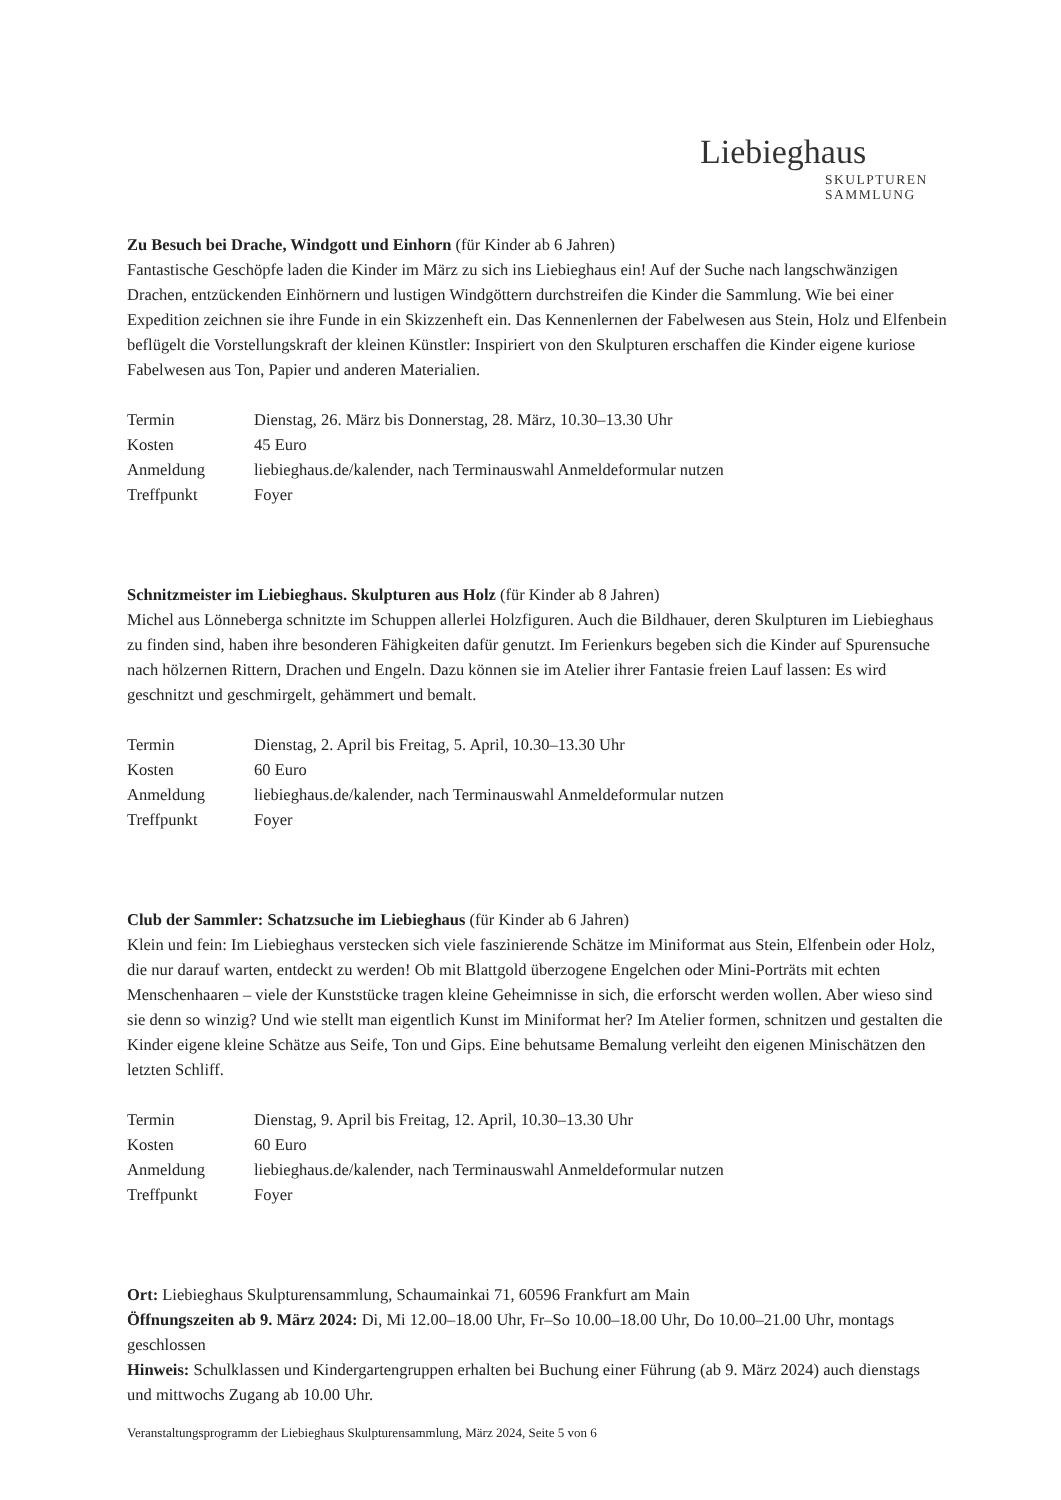Liebieghaus
SKULPTUREN
SAMMLUNG
Zu Besuch bei Drache, Windgott und Einhorn (für Kinder ab 6 Jahren)
Fantastische Geschöpfe laden die Kinder im März zu sich ins Liebieghaus ein! Auf der Suche nach langschwänzigen Drachen, entzückenden Einhörnern und lustigen Windgöttern durchstreifen die Kinder die Sammlung. Wie bei einer Expedition zeichnen sie ihre Funde in ein Skizzenheft ein. Das Kennenlernen der Fabelwesen aus Stein, Holz und Elfenbein beflügelt die Vorstellungskraft der kleinen Künstler: Inspiriert von den Skulpturen erschaffen die Kinder eigene kuriose Fabelwesen aus Ton, Papier und anderen Materialien.
| Termin | Dienstag, 26. März bis Donnerstag, 28. März, 10.30–13.30 Uhr |
| Kosten | 45 Euro |
| Anmeldung | liebieghaus.de/kalender, nach Terminauswahl Anmeldeformular nutzen |
| Treffpunkt | Foyer |
Schnitzmeister im Liebieghaus. Skulpturen aus Holz (für Kinder ab 8 Jahren)
Michel aus Lönneberga schnitzte im Schuppen allerlei Holzfiguren. Auch die Bildhauer, deren Skulpturen im Liebieghaus zu finden sind, haben ihre besonderen Fähigkeiten dafür genutzt. Im Ferienkurs begeben sich die Kinder auf Spurensuche nach hölzernen Rittern, Drachen und Engeln. Dazu können sie im Atelier ihrer Fantasie freien Lauf lassen: Es wird geschnitzt und geschmirgelt, gehämmert und bemalt.
| Termin | Dienstag, 2. April bis Freitag, 5. April, 10.30–13.30 Uhr |
| Kosten | 60 Euro |
| Anmeldung | liebieghaus.de/kalender, nach Terminauswahl Anmeldeformular nutzen |
| Treffpunkt | Foyer |
Club der Sammler: Schatzsuche im Liebieghaus (für Kinder ab 6 Jahren)
Klein und fein: Im Liebieghaus verstecken sich viele faszinierende Schätze im Miniformat aus Stein, Elfenbein oder Holz, die nur darauf warten, entdeckt zu werden! Ob mit Blattgold überzogene Engelchen oder Mini-Porträts mit echten Menschenhaaren – viele der Kunststücke tragen kleine Geheimnisse in sich, die erforscht werden wollen. Aber wieso sind sie denn so winzig? Und wie stellt man eigentlich Kunst im Miniformat her? Im Atelier formen, schnitzen und gestalten die Kinder eigene kleine Schätze aus Seife, Ton und Gips. Eine behutsame Bemalung verleiht den eigenen Minischätzen den letzten Schliff.
| Termin | Dienstag, 9. April bis Freitag, 12. April, 10.30–13.30 Uhr |
| Kosten | 60 Euro |
| Anmeldung | liebieghaus.de/kalender, nach Terminauswahl Anmeldeformular nutzen |
| Treffpunkt | Foyer |
Ort: Liebieghaus Skulpturensammlung, Schaumainkai 71, 60596 Frankfurt am Main
Öffnungszeiten ab 9. März 2024: Di, Mi 12.00–18.00 Uhr, Fr–So 10.00–18.00 Uhr, Do 10.00–21.00 Uhr, montags geschlossen
Hinweis: Schulklassen und Kindergartengruppen erhalten bei Buchung einer Führung (ab 9. März 2024) auch dienstags und mittwochs Zugang ab 10.00 Uhr.
Veranstaltungsprogramm der Liebieghaus Skulpturensammlung, März 2024, Seite 5 von 6